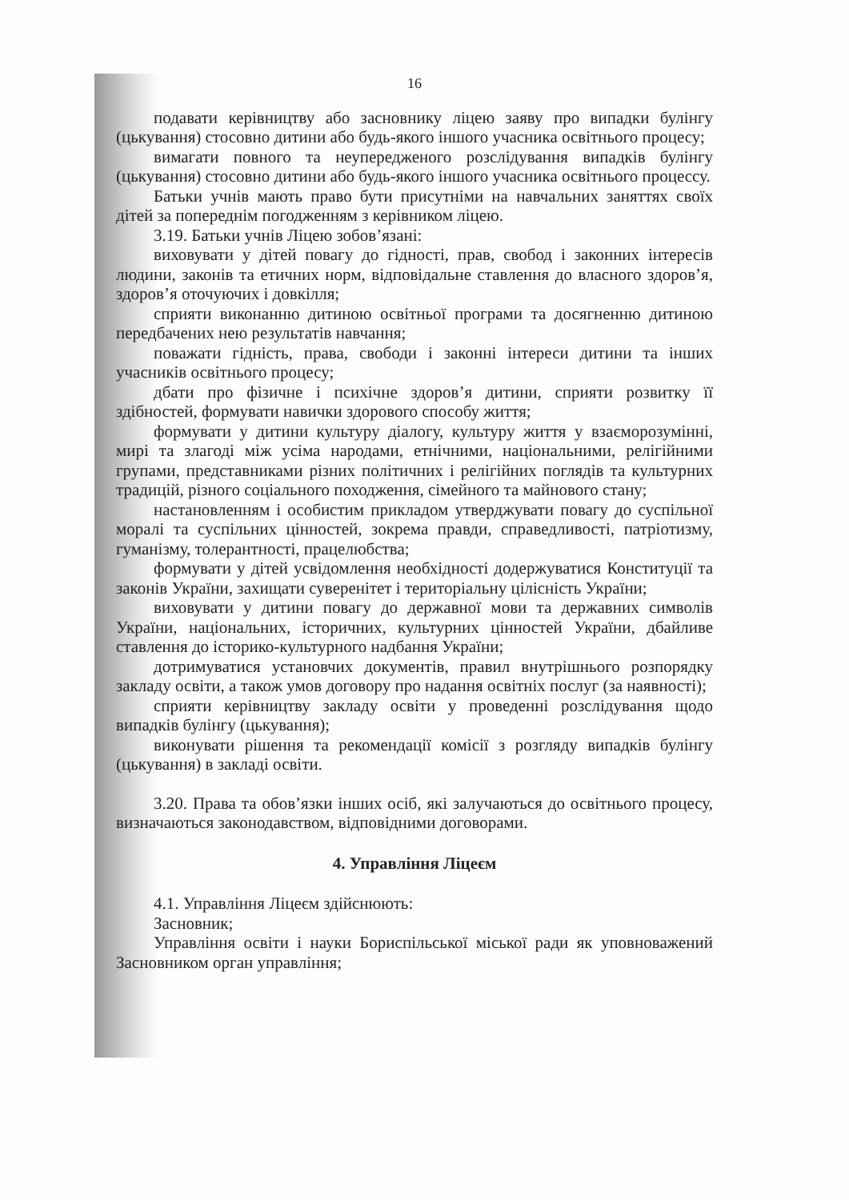16
подавати керівництву або засновнику ліцею заяву про випадки булінгу (цькування) стосовно дитини або будь-якого іншого учасника освітнього процесу;
вимагати повного та неупередженого розслідування випадків булінгу (цькування) стосовно дитини або будь-якого іншого учасника освітнього процессу.
Батьки учнів мають право бути присутніми на навчальних заняттях своїх дітей за попереднім погодженням з керівником ліцею.
3.19. Батьки учнів Ліцею зобов’язані:
виховувати у дітей повагу до гідності, прав, свобод і законних інтересів людини, законів та етичних норм, відповідальне ставлення до власного здоров’я, здоров’я оточуючих і довкілля;
сприяти виконанню дитиною освітньої програми та досягненню дитиною передбачених нею результатів навчання;
поважати гідність, права, свободи і законні інтереси дитини та інших учасників освітнього процесу;
дбати про фізичне і психічне здоров’я дитини, сприяти розвитку її здібностей, формувати навички здорового способу життя;
формувати у дитини культуру діалогу, культуру життя у взаєморозумінні, мирі та злагоді між усіма народами, етнічними, національними, релігійними групами, представниками різних політичних і релігійних поглядів та культурних традицій, різного соціального походження, сімейного та майнового стану;
настановленням і особистим прикладом утверджувати повагу до суспільної моралі та суспільних цінностей, зокрема правди, справедливості, патріотизму, гуманізму, толерантності, працелюбства;
формувати у дітей усвідомлення необхідності додержуватися Конституції та законів України, захищати суверенітет і територіальну цілісність України;
виховувати у дитини повагу до державної мови та державних символів України, національних, історичних, культурних цінностей України, дбайливе ставлення до історико-культурного надбання України;
дотримуватися установчих документів, правил внутрішнього розпорядку закладу освіти, а також умов договору про надання освітніх послуг (за наявності);
сприяти керівництву закладу освіти у проведенні розслідування щодо випадків булінгу (цькування);
виконувати рішення та рекомендації комісії з розгляду випадків булінгу (цькування) в закладі освіти.
3.20. Права та обов’язки інших осіб, які залучаються до освітнього процесу, визначаються законодавством, відповідними договорами.
4. Управління Ліцеєм
4.1. Управління Ліцеєм здійснюють:
Засновник;
Управління освіти і науки Бориспільської міської ради як уповноважений Засновником орган управління;